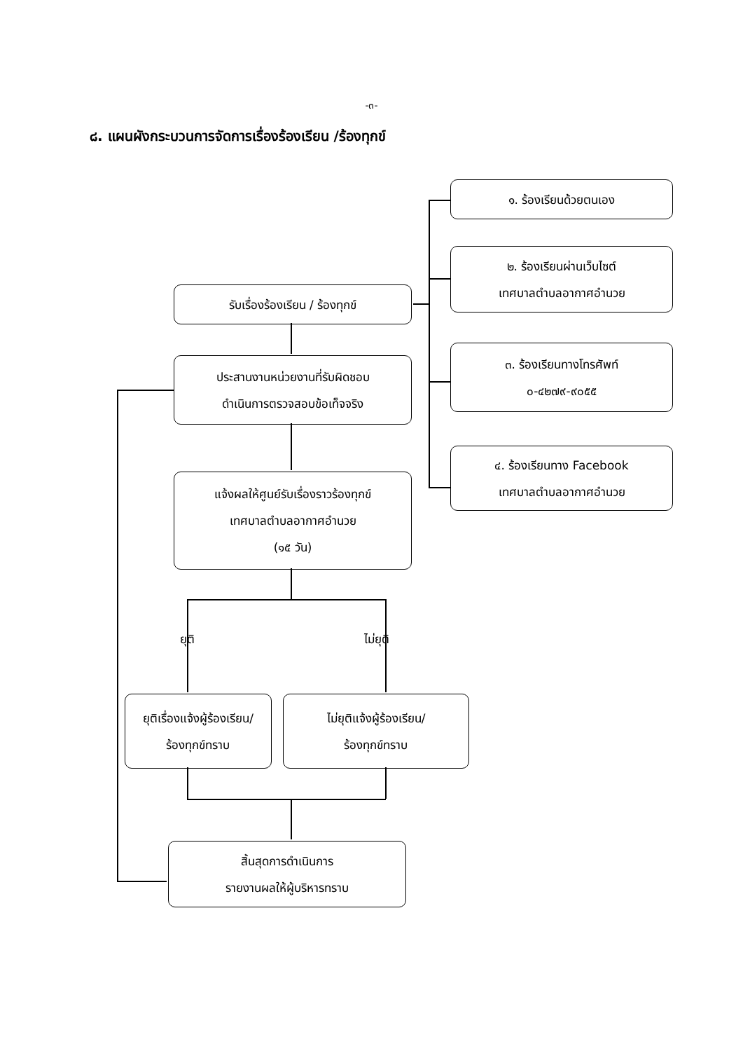-๓-
๘. แผนผังกระบวนการจัดการเรื่องร้องเรียน /ร้องทุกข์
๑. ร้องเรียนด้วยตนเอง
๒. ร้องเรียนผ่านเว็บไซต์
เทศบาลตำบลอากาศอำนวย
รับเรื่องร้องเรียน / ร้องทุกข์
๓. ร้องเรียนทางโทรศัพท์
๐-๔๒๗๙-๙๐๕๕
ประสานงานหน่วยงานที่รับผิดชอบ
ดำเนินการตรวจสอบข้อเท็จจริง
๔. ร้องเรียนทาง Facebook
เทศบาลตำบลอากาศอำนวย
แจ้งผลให้ศูนย์รับเรื่องราวร้องทุกข์
เทศบาลตำบลอากาศอำนวย
(๑๕ วัน)
ยุติ ไม่ยุติ
ยุติเรื่องแจ้งผู้ร้องเรียน/
ร้องทุกข์ทราบ
ไม่ยุติแจ้งผู้ร้องเรียน/
ร้องทุกข์ทราบ
สิ้นสุดการดำเนินการ
รายงานผลให้ผู้บริหารทราบ